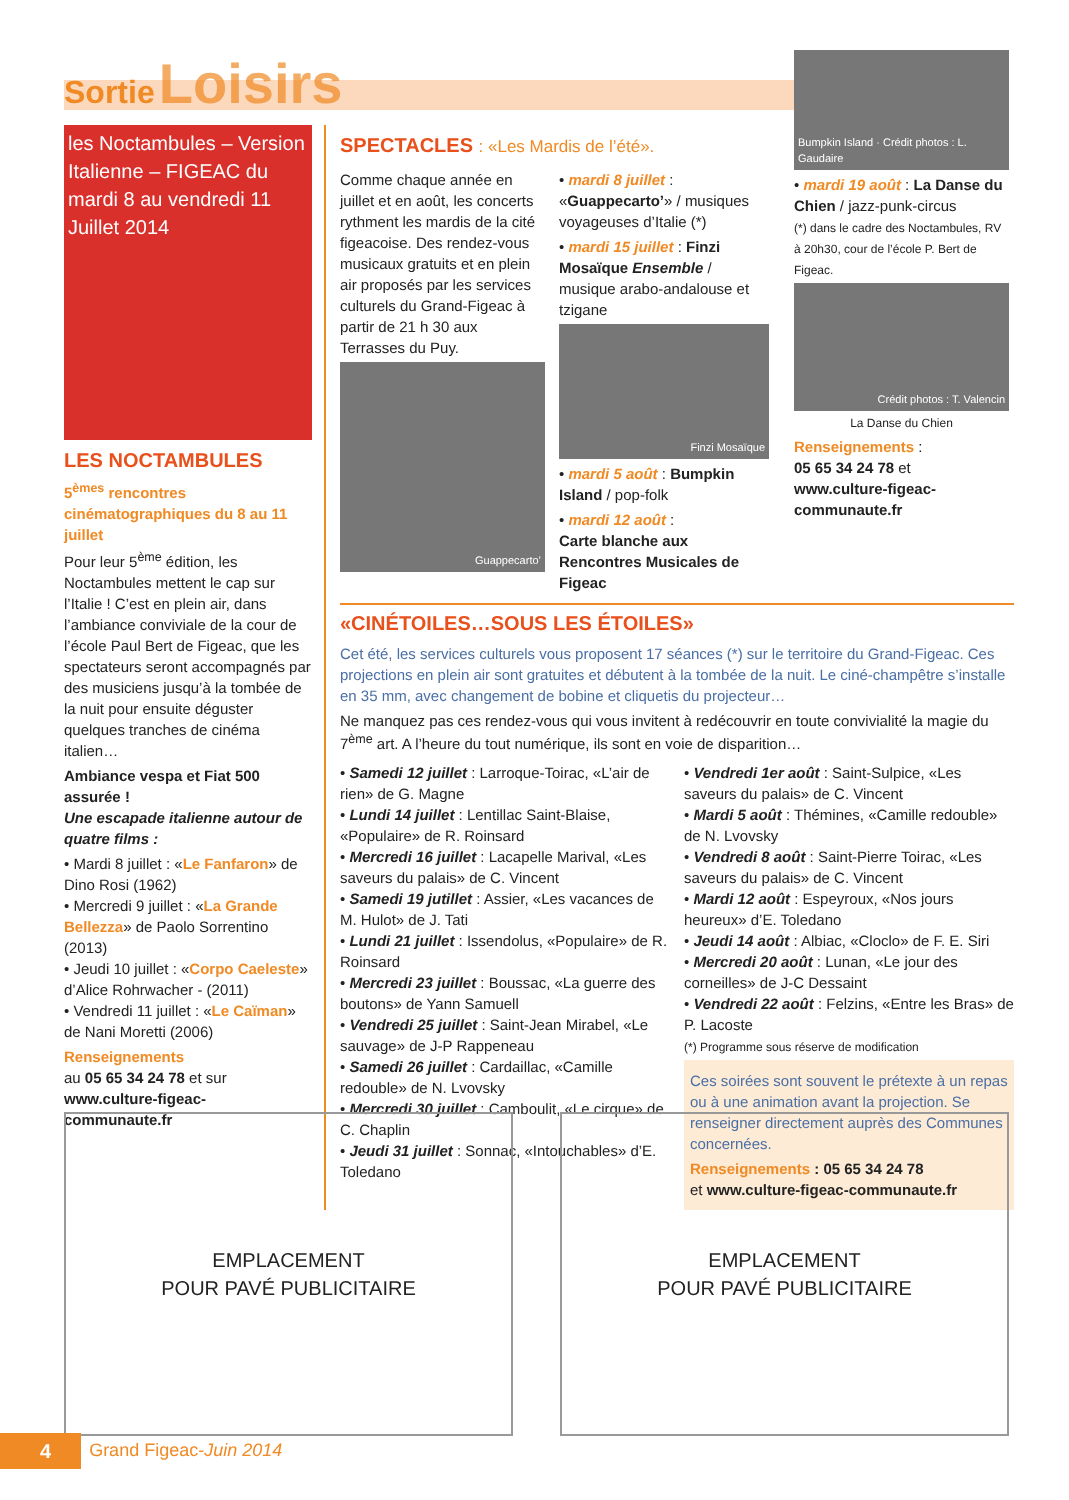Sortie Loisirs
les Noctambules – Version Italienne – FIGEAC du mardi 8 au vendredi 11 Juillet 2014
LES NOCTAMBULES
5<sup>èmes</sup> rencontres cinématographiques du 8 au 11 juillet
Pour leur 5<sup>ème</sup> édition, les Noctambules mettent le cap sur l’Italie ! C’est en plein air, dans l’ambiance conviviale de la cour de l’école Paul Bert de Figeac, que les spectateurs seront accompagnés par des musiciens jusqu’à la tombée de la nuit pour ensuite déguster quelques tranches de cinéma italien…
Ambiance vespa et Fiat 500 assurée !
Une escapade italienne autour de quatre films :
• Mardi 8 juillet : «Le Fanfaron» de Dino Rosi (1962)
• Mercredi 9 juillet : «La Grande Bellezza» de Paolo Sorrentino (2013)
• Jeudi 10 juillet : «Corpo Caeleste» d’Alice Rohrwacher - (2011)
• Vendredi 11 juillet : «Le Caïman» de Nani Moretti (2006)
Renseignements
au 05 65 34 24 78 et sur
www.culture-figeac-communaute.fr
SPECTACLES : «Les Mardis de l’été».
Comme chaque année en juillet et en août, les concerts rythment les mardis de la cité figeacoise. Des rendez-vous musicaux gratuits et en plein air proposés par les services culturels du Grand-Figeac à partir de 21 h 30 aux Terrasses du Puy.
Guappecarto’
• mardi 8 juillet : «Guappecarto’» / musiques voyageuses d’Italie (*)
• mardi 15 juillet : Finzi Mosaïque Ensemble / musique arabo-andalouse et tzigane
Finzi Mosaïque
• mardi 5 août : Bumpkin Island / pop-folk
• mardi 12 août :
Carte blanche aux Rencontres Musicales de Figeac
Bumpkin Island · Crédit photos : L. Gaudaire
• mardi 19 août : La Danse du Chien / jazz-punk-circus
(*) dans le cadre des Noctambules, RV à 20h30, cour de l’école P. Bert de Figeac.
Crédit photos : T. Valencin
La Danse du Chien
Renseignements :
05 65 34 24 78 et
www.culture-figeac-communaute.fr
«CINÉTOILES…SOUS LES ÉTOILES»
Cet été, les services culturels vous proposent 17 séances (*) sur le territoire du Grand-Figeac. Ces projections en plein air sont gratuites et débutent à la tombée de la nuit. Le ciné-champêtre s’installe en 35 mm, avec changement de bobine et cliquetis du projecteur…
Ne manquez pas ces rendez-vous qui vous invitent à redécouvrir en toute convivialité la magie du 7<sup>ème</sup> art. A l’heure du tout numérique, ils sont en voie de disparition…
• Samedi 12 juillet : Larroque-Toirac, «L’air de rien» de G. Magne
• Lundi 14 juillet : Lentillac Saint-Blaise, «Populaire» de R. Roinsard
• Mercredi 16 juillet : Lacapelle Marival, «Les saveurs du palais» de C. Vincent
• Samedi 19 jutillet : Assier, «Les vacances de M. Hulot» de J. Tati
• Lundi 21 juillet : Issendolus, «Populaire» de R. Roinsard
• Mercredi 23 juillet : Boussac, «La guerre des boutons» de Yann Samuell
• Vendredi 25 juillet : Saint-Jean Mirabel, «Le sauvage» de J-P Rappeneau
• Samedi 26 juillet : Cardaillac, «Camille redouble» de N. Lvovsky
• Mercredi 30 juillet : Camboulit, «Le cirque» de C. Chaplin
• Jeudi 31 juillet : Sonnac, «Intouchables» d’E. Toledano
• Vendredi 1er août : Saint-Sulpice, «Les saveurs du palais» de C. Vincent
• Mardi 5 août : Thémines, «Camille redouble» de N. Lvovsky
• Vendredi 8 août : Saint-Pierre Toirac, «Les saveurs du palais» de C. Vincent
• Mardi 12 août : Espeyroux, «Nos jours heureux» d’E. Toledano
• Jeudi 14 août : Albiac, «Cloclo» de F. E. Siri
• Mercredi 20 août : Lunan, «Le jour des corneilles» de J-C Dessaint
• Vendredi 22 août : Felzins, «Entre les Bras» de P. Lacoste
(*) Programme sous réserve de modification
Ces soirées sont souvent le prétexte à un repas ou à une animation avant la projection. Se renseigner directement auprès des Communes concernées.
Renseignements : 05 65 34 24 78
et www.culture-figeac-communaute.fr
EMPLACEMENT
POUR PAVÉ PUBLICITAIRE
EMPLACEMENT
POUR PAVÉ PUBLICITAIRE
4 Grand Figeac-Juin 2014